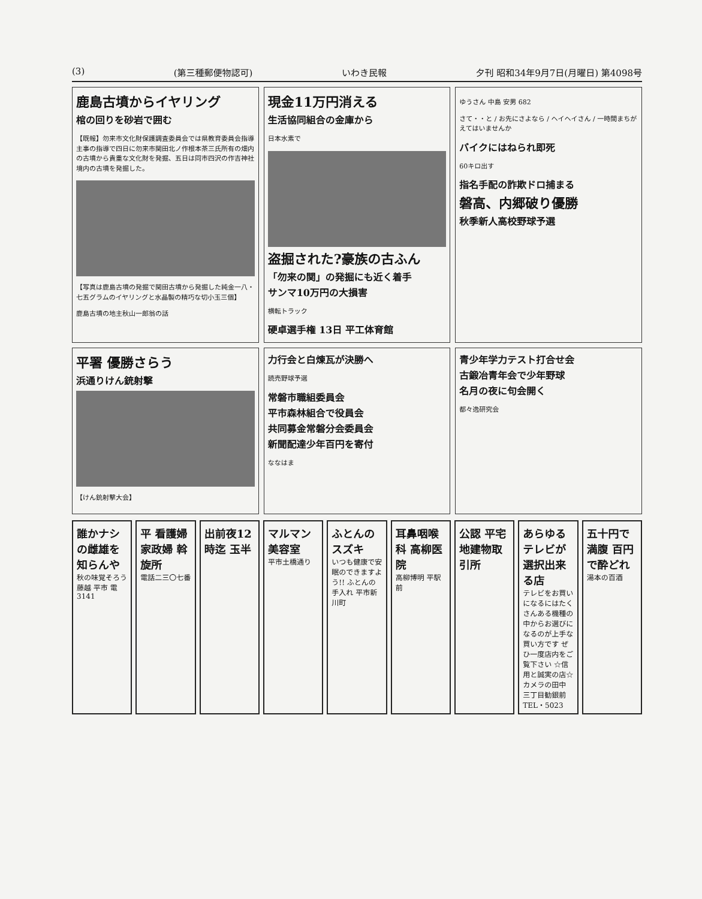(3) (第三種郵便物認可) いわき民報 夕刊 昭和34年9月7日(月曜日) 第4098号
鹿島古墳からイヤリング
棺の回りを砂岩で囲む
【既報】勿来市文化財保護調査委員会では県教育委員会指導主事の指導で四日に勿来市関田北ノ作根本茶三氏所有の畑内の古墳から貴重な文化財を発掘、五日は同市四沢の作吉神社境内の古墳を発掘した。
【写真は鹿島古墳の発掘で関田古墳から発掘した純金一八・七五グラムのイヤリングと水晶製の精巧な切小玉三個】
鹿島古墳の地主秋山一郎翁の話
現金11万円消える
生活協同組合の金庫から
日本水素で
盗掘された?豪族の古ふん
「勿来の関」の発掘にも近く着手
サンマ10万円の大損害
横転トラック
硬卓選手権 13日 平工体育館
ゆうさん 中島 安男 682
さて・・と / お先にさよなら / ヘイヘイさん / 一時間まちがえてはいませんか
バイクにはねられ即死
60キロ出す
指名手配の詐欺ドロ捕まる
磐高、内郷破り優勝
秋季新人高校野球予選
平署 優勝さらう
浜通りけん銃射撃
【けん銃射撃大会】
力行会と白煉瓦が決勝へ
読売野球予選
常磐市職組委員会
平市森林組合で役員会
共同募金常磐分会委員会
新聞配達少年百円を寄付
ななはま
青少年学力テスト打合せ会
古鍛冶青年会で少年野球
名月の夜に句会開く
都々逸研究会
誰かナシの雌雄を知らんや
秋の味覚そろう 藤越 平市 電3141
平 看護婦 家政婦 斡旋所
電話二三〇七番
出前夜12時迄 玉半 マルマン美容室
平市土橋通り
ふとんのスズキ
いつも健康で安眠のできますよう!! ふとんの手入れ 平市新川町
耳鼻咽喉科 高柳医院
高柳博明 平駅前
公認 平宅地建物取引所 あらゆるテレビが選択出来る店
テレビをお買いになるにはたくさんある機種の中からお選びになるのが上手な買い方です ぜひ一度店内をご覧下さい ☆信用と誠実の店☆ カメラの田中 三丁目勧銀前 TEL・5023
五十円で満腹 百円で酔どれ
湯本の百酒